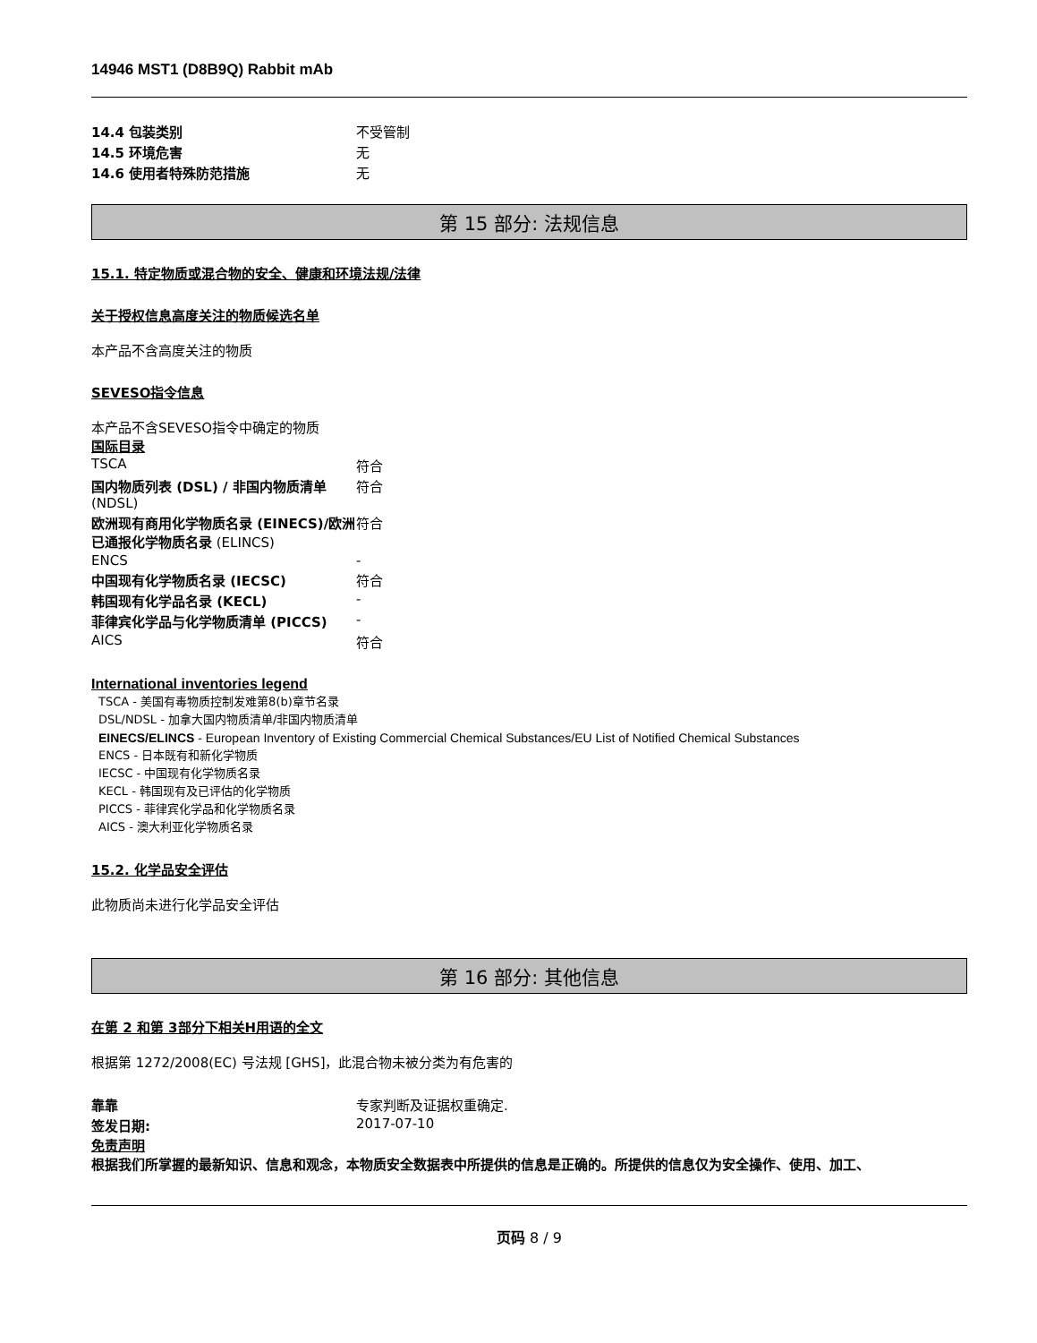14946 MST1 (D8B9Q) Rabbit mAb
| 14.4 包装类别 | 不受管制 |
| 14.5 环境危害 | 无 |
| 14.6 使用者特殊防范措施 | 无 |
第 15 部分: 法规信息
15.1. 特定物质或混合物的安全、健康和环境法规/法律
关于授权信息高度关注的物质候选名单
本产品不含高度关注的物质
SEVESO指令信息
本产品不含SEVESO指令中确定的物质
国际目录
| TSCA | 符合 |
| 国内物质列表 (DSL) / 非国内物质清单 (NDSL) | 符合 |
| 欧洲现有商用化学物质名录 (EINECS)/欧洲已通报化学物质名录 (ELINCS) | 符合 |
| ENCS | - |
| 中国现有化学物质名录 (IECSC) | 符合 |
| 韩国现有化学品名录 (KECL) | - |
| 菲律宾化学品与化学物质清单 (PICCS) | - |
| AICS | 符合 |
International inventories legend
TSCA - 美国有毒物质控制发难第8(b)章节名录
DSL/NDSL - 加拿大国内物质清单/非国内物质清单
EINECS/ELINCS - European Inventory of Existing Commercial Chemical Substances/EU List of Notified Chemical Substances
ENCS - 日本既有和新化学物质
IECSC - 中国现有化学物质名录
KECL - 韩国现有及已评估的化学物质
PICCS - 菲律宾化学品和化学物质名录
AICS - 澳大利亚化学物质名录
15.2. 化学品安全评估
此物质尚未进行化学品安全评估
第 16 部分: 其他信息
在第 2 和第 3部分下相关H用语的全文
根据第 1272/2008(EC) 号法规 [GHS]，此混合物未被分类为有危害的
| 靠靠 | 专家判断及证据权重确定. |
| 签发日期: | 2017-07-10 |
免责声明
根据我们所掌握的最新知识、信息和观念，本物质安全数据表中所提供的信息是正确的。所提供的信息仅为安全操作、使用、加工、
页码 8 / 9